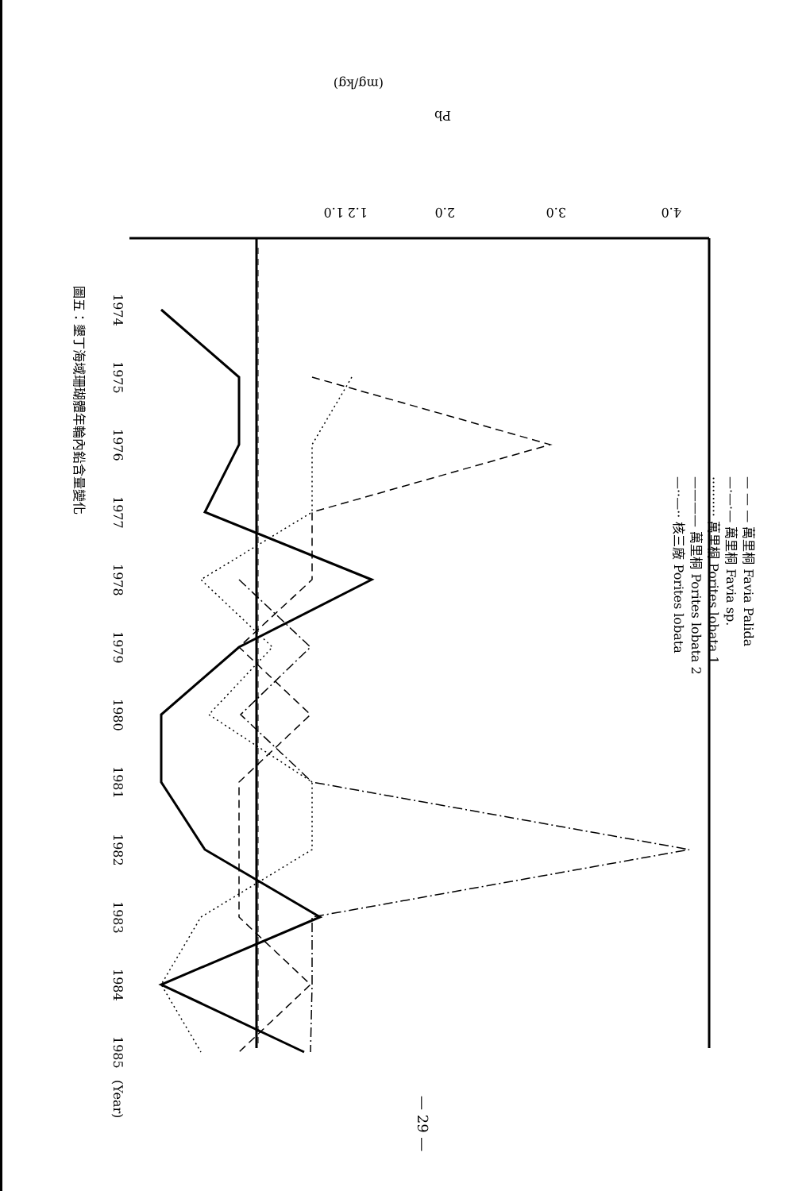1.0
1.2
2.0
3.0
4.0
Pb
(mg/kg)
1974
1975
1976
1977
1978
1979
1980
1981
1982
1983
1984
1985
(Year)
— — — 萬里桐 Favia Palida
—·—·— 萬里桐 Favia sp.
·········· 萬里桐 Porites lobata 1
———— 萬里桐 Porites lobata 2
—··—·· 核三廠 Porites lobata
圖五：墾丁海域珊瑚體年輪內鉛含量變化
— 29 —